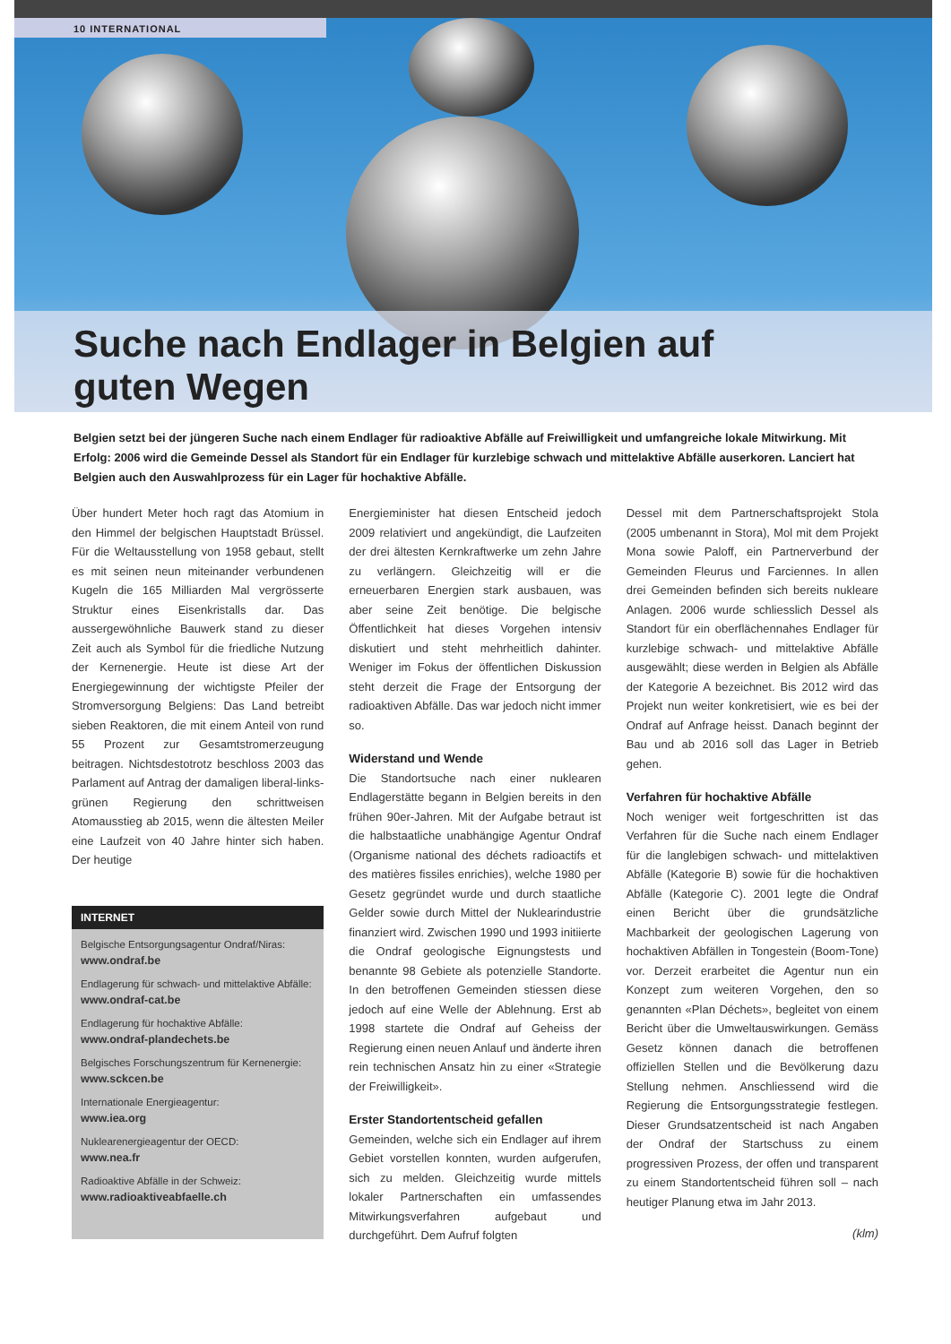10 INTERNATIONAL
Suche nach Endlager in Belgien auf
guten Wegen
Belgien setzt bei der jüngeren Suche nach einem Endlager für radioaktive Abfälle auf Freiwilligkeit und umfangreiche lokale Mitwirkung. Mit Erfolg: 2006 wird die Gemeinde Dessel als Standort für ein Endlager für kurzlebige schwach und mittelaktive Abfälle auserkoren. Lanciert hat Belgien auch den Auswahlprozess für ein Lager für hochaktive Abfälle.
Über hundert Meter hoch ragt das Atomium in den Himmel der belgischen Hauptstadt Brüssel. Für die Weltausstellung von 1958 gebaut, stellt es mit seinen neun miteinander verbundenen Kugeln die 165 Milliarden Mal vergrösserte Struktur eines Eisenkristalls dar. Das aussergewöhnliche Bauwerk stand zu dieser Zeit auch als Symbol für die friedliche Nutzung der Kernenergie. Heute ist diese Art der Energiegewinnung der wichtigste Pfeiler der Stromversorgung Belgiens: Das Land betreibt sieben Reaktoren, die mit einem Anteil von rund 55 Prozent zur Gesamtstromerzeugung beitragen. Nichtsdestotrotz beschloss 2003 das Parlament auf Antrag der damaligen liberal-links-grünen Regierung den schrittweisen Atomausstieg ab 2015, wenn die ältesten Meiler eine Laufzeit von 40 Jahre hinter sich haben. Der heutige
INTERNET
Belgische Entsorgungsagentur Ondraf/Niras:
www.ondraf.be
Endlagerung für schwach- und mittelaktive Abfälle:
www.ondraf-cat.be
Endlagerung für hochaktive Abfälle:
www.ondraf-plandechets.be
Belgisches Forschungszentrum für Kernenergie:
www.sckcen.be
Internationale Energieagentur:
www.iea.org
Nuklearenergieagentur der OECD:
www.nea.fr
Radioaktive Abfälle in der Schweiz:
www.radioaktiveabfaelle.ch
Energieminister hat diesen Entscheid jedoch 2009 relativiert und angekündigt, die Laufzeiten der drei ältesten Kernkraftwerke um zehn Jahre zu verlängern. Gleichzeitig will er die erneuerbaren Energien stark ausbauen, was aber seine Zeit benötige. Die belgische Öffentlichkeit hat dieses Vorgehen intensiv diskutiert und steht mehrheitlich dahinter. Weniger im Fokus der öffentlichen Diskussion steht derzeit die Frage der Entsorgung der radioaktiven Abfälle. Das war jedoch nicht immer so.
Widerstand und Wende
Die Standortsuche nach einer nuklearen Endlagerstätte begann in Belgien bereits in den frühen 90er-Jahren. Mit der Aufgabe betraut ist die halbstaatliche unabhängige Agentur Ondraf (Organisme national des déchets radioactifs et des matières fissiles enrichies), welche 1980 per Gesetz gegründet wurde und durch staatliche Gelder sowie durch Mittel der Nuklearindustrie finanziert wird. Zwischen 1990 und 1993 initiierte die Ondraf geologische Eignungstests und benannte 98 Gebiete als potenzielle Standorte. In den betroffenen Gemeinden stiessen diese jedoch auf eine Welle der Ablehnung. Erst ab 1998 startete die Ondraf auf Geheiss der Regierung einen neuen Anlauf und änderte ihren rein technischen Ansatz hin zu einer «Strategie der Freiwilligkeit».
Erster Standortentscheid gefallen
Gemeinden, welche sich ein Endlager auf ihrem Gebiet vorstellen konnten, wurden aufgerufen, sich zu melden. Gleichzeitig wurde mittels lokaler Partnerschaften ein umfassendes Mitwirkungsverfahren aufgebaut und durchgeführt. Dem Aufruf folgten
Dessel mit dem Partnerschaftsprojekt Stola (2005 umbenannt in Stora), Mol mit dem Projekt Mona sowie Paloff, ein Partnerverbund der Gemeinden Fleurus und Farciennes. In allen drei Gemeinden befinden sich bereits nukleare Anlagen. 2006 wurde schliesslich Dessel als Standort für ein oberflächennahes Endlager für kurzlebige schwach- und mittelaktive Abfälle ausgewählt; diese werden in Belgien als Abfälle der Kategorie A bezeichnet. Bis 2012 wird das Projekt nun weiter konkretisiert, wie es bei der Ondraf auf Anfrage heisst. Danach beginnt der Bau und ab 2016 soll das Lager in Betrieb gehen.
Verfahren für hochaktive Abfälle
Noch weniger weit fortgeschritten ist das Verfahren für die Suche nach einem Endlager für die langlebigen schwach- und mittelaktiven Abfälle (Kategorie B) sowie für die hochaktiven Abfälle (Kategorie C). 2001 legte die Ondraf einen Bericht über die grundsätzliche Machbarkeit der geologischen Lagerung von hochaktiven Abfällen in Tongestein (Boom-Tone) vor. Derzeit erarbeitet die Agentur nun ein Konzept zum weiteren Vorgehen, den so genannten «Plan Déchets», begleitet von einem Bericht über die Umweltauswirkungen. Gemäss Gesetz können danach die betroffenen offiziellen Stellen und die Bevölkerung dazu Stellung nehmen. Anschliessend wird die Regierung die Entsorgungsstrategie festlegen. Dieser Grundsatzentscheid ist nach Angaben der Ondraf der Startschuss zu einem progressiven Prozess, der offen und transparent zu einem Standortentscheid führen soll – nach heutiger Planung etwa im Jahr 2013.
(klm)